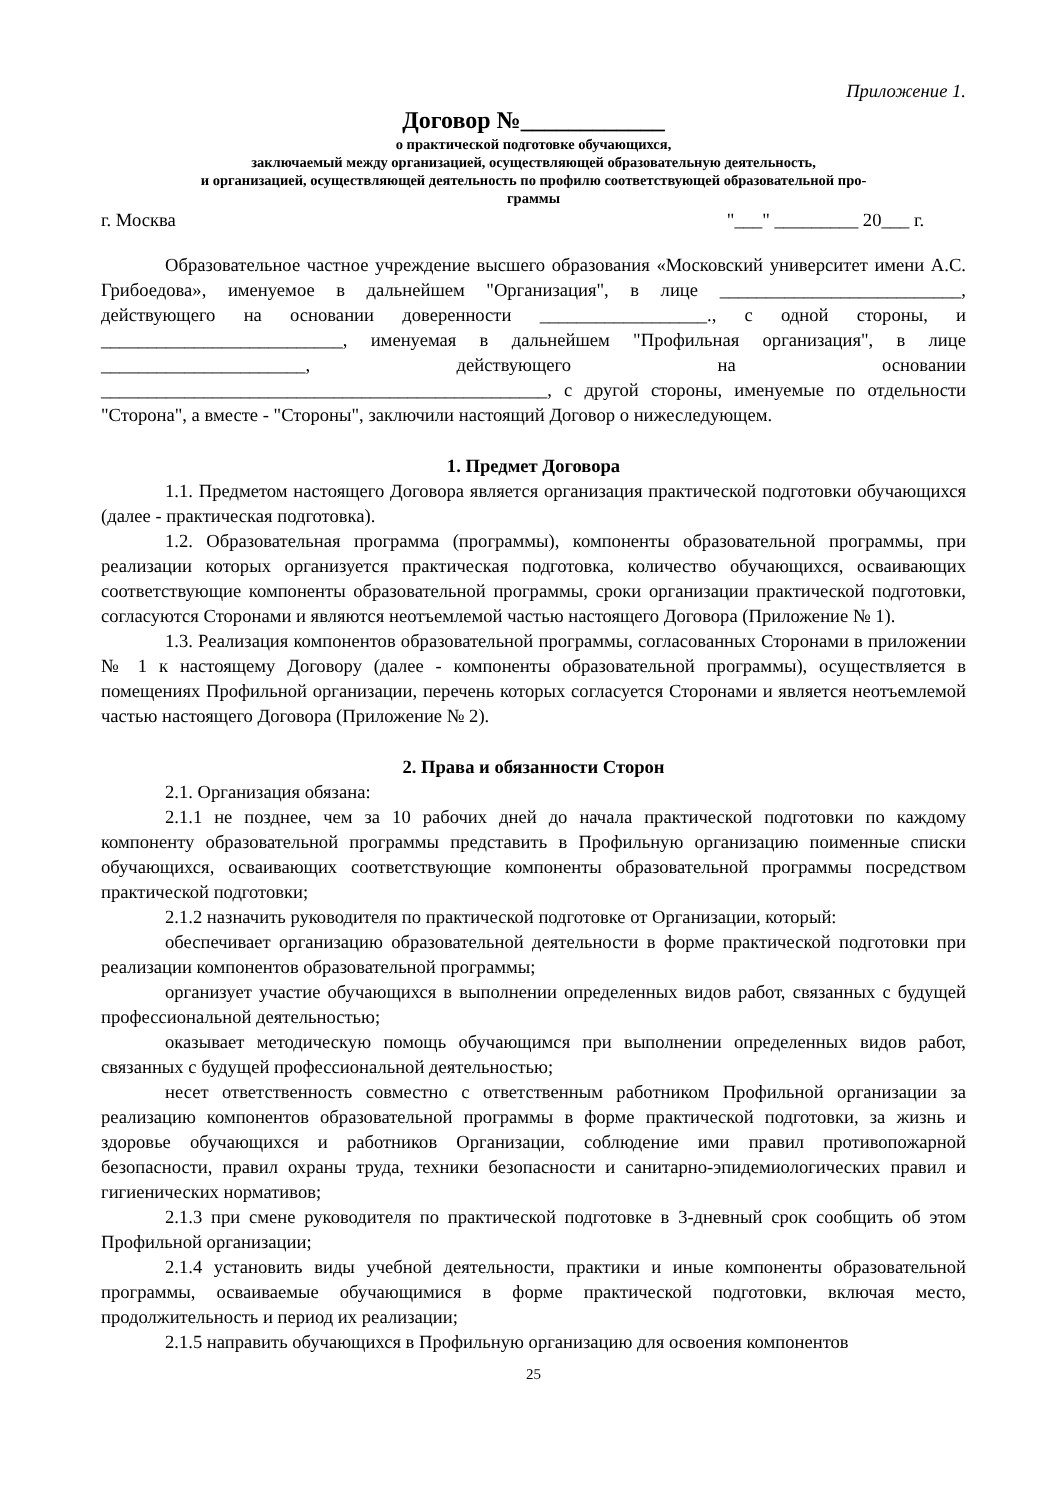Приложение 1.
Договор №____________
о практической подготовке обучающихся,
заключаемый между организацией, осуществляющей образовательную деятельность,
и организацией, осуществляющей деятельность по профилю соответствующей образовательной про-
граммы
г. Москва "___" _________ 20___ г.
Образовательное частное учреждение высшего образования «Московский университет имени А.С. Грибоедова», именуемое в дальнейшем "Организация", в лице __________________________, действующего на основании доверенности __________________., с одной стороны, и __________________________, именуемая в дальнейшем "Профильная организация", в лице ______________________, действующего на основании ________________________________________________, с другой стороны, именуемые по отдельности "Сторона", а вместе - "Стороны", заключили настоящий Договор о нижеследующем.
1. Предмет Договора
1.1. Предметом настоящего Договора является организация практической подготовки обучающихся (далее - практическая подготовка).
1.2. Образовательная программа (программы), компоненты образовательной программы, при реализации которых организуется практическая подготовка, количество обучающихся, осваивающих соответствующие компоненты образовательной программы, сроки организации практической подготовки, согласуются Сторонами и являются неотъемлемой частью настоящего Договора (Приложение № 1).
1.3. Реализация компонентов образовательной программы, согласованных Сторонами в приложении № 1 к настоящему Договору (далее - компоненты образовательной программы), осуществляется в помещениях Профильной организации, перечень которых согласуется Сторонами и является неотъемлемой частью настоящего Договора (Приложение № 2).
2. Права и обязанности Сторон
2.1. Организация обязана:
2.1.1 не позднее, чем за 10 рабочих дней до начала практической подготовки по каждому компоненту образовательной программы представить в Профильную организацию поименные списки обучающихся, осваивающих соответствующие компоненты образовательной программы посредством практической подготовки;
2.1.2 назначить руководителя по практической подготовке от Организации, который:
обеспечивает организацию образовательной деятельности в форме практической подготовки при реализации компонентов образовательной программы;
организует участие обучающихся в выполнении определенных видов работ, связанных с будущей профессиональной деятельностью;
оказывает методическую помощь обучающимся при выполнении определенных видов работ, связанных с будущей профессиональной деятельностью;
несет ответственность совместно с ответственным работником Профильной организации за реализацию компонентов образовательной программы в форме практической подготовки, за жизнь и здоровье обучающихся и работников Организации, соблюдение ими правил противопожарной безопасности, правил охраны труда, техники безопасности и санитарно-эпидемиологических правил и гигиенических нормативов;
2.1.3 при смене руководителя по практической подготовке в 3-дневный срок сообщить об этом Профильной организации;
2.1.4 установить виды учебной деятельности, практики и иные компоненты образовательной программы, осваиваемые обучающимися в форме практической подготовки, включая место, продолжительность и период их реализации;
2.1.5 направить обучающихся в Профильную организацию для освоения компонентов
25